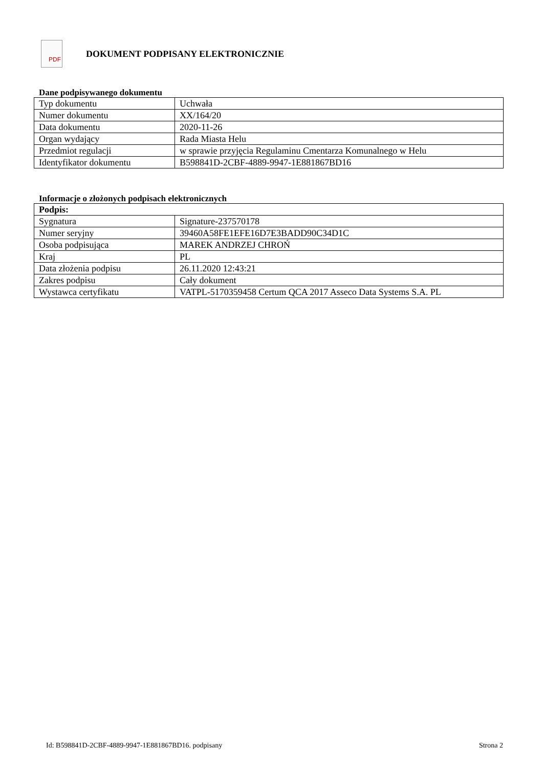PDF
DOKUMENT PODPISANY ELEKTRONICZNIE
Dane podpisywanego dokumentu
| Typ dokumentu | Uchwała |
| Numer dokumentu | XX/164/20 |
| Data dokumentu | 2020-11-26 |
| Organ wydający | Rada Miasta Helu |
| Przedmiot regulacji | w sprawie przyjęcia Regulaminu Cmentarza Komunalnego w Helu |
| Identyfikator dokumentu | B598841D-2CBF-4889-9947-1E881867BD16 |
Informacje o złożonych podpisach elektronicznych
| Podpis: | |
| Sygnatura | Signature-237570178 |
| Numer seryjny | 39460A58FE1EFE16D7E3BADD90C34D1C |
| Osoba podpisująca | MAREK ANDRZEJ CHROŃ |
| Kraj | PL |
| Data złożenia podpisu | 26.11.2020 12:43:21 |
| Zakres podpisu | Cały dokument |
| Wystawca certyfikatu | VATPL-5170359458 Certum QCA 2017 Asseco Data Systems S.A. PL |
Id: B598841D-2CBF-4889-9947-1E881867BD16. podpisany Strona 2